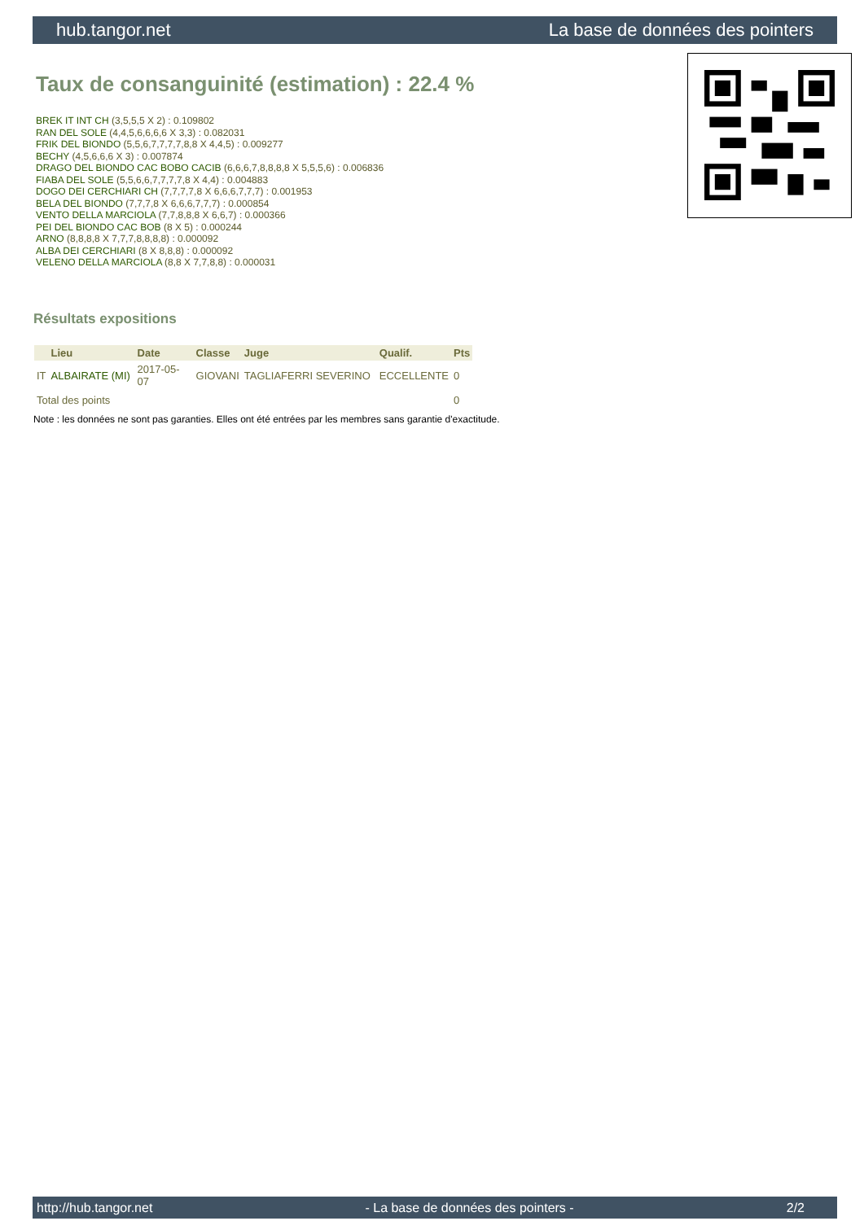hub.tangor.net La base de données des pointers
Taux de consanguinité (estimation) : 22.4 %
BREK IT INT CH (3,5,5,5 X 2) : 0.109802
RAN DEL SOLE (4,4,5,6,6,6,6 X 3,3) : 0.082031
FRIK DEL BIONDO (5,5,6,7,7,7,7,8,8 X 4,4,5) : 0.009277
BECHY (4,5,6,6,6 X 3) : 0.007874
DRAGO DEL BIONDO CAC BOBO CACIB (6,6,6,7,8,8,8,8 X 5,5,5,6) : 0.006836
FIABA DEL SOLE (5,5,6,6,7,7,7,7,8 X 4,4) : 0.004883
DOGO DEI CERCHIARI CH (7,7,7,7,8 X 6,6,6,7,7,7) : 0.001953
BELA DEL BIONDO (7,7,7,8 X 6,6,6,7,7,7) : 0.000854
VENTO DELLA MARCIOLA (7,7,8,8,8 X 6,6,7) : 0.000366
PEI DEL BIONDO CAC BOB (8 X 5) : 0.000244
ARNO (8,8,8,8 X 7,7,7,8,8,8,8) : 0.000092
ALBA DEI CERCHIARI (8 X 8,8,8) : 0.000092
VELENO DELLA MARCIOLA (8,8 X 7,7,8,8) : 0.000031
Résultats expositions
| | Lieu | Date | Classe | Juge | Qualif. | Pts |
| --- | --- | --- | --- | --- | --- | --- |
| IT | ALBAIRATE (MI) | 2017-05-07 | GIOVANI | TAGLIAFERRI SEVERINO | ECCELLENTE | 0 |
| Total des points | | | | | | 0 |
Note : les données ne sont pas garanties. Elles ont été entrées par les membres sans garantie d'exactitude.
http://hub.tangor.net - La base de données des pointers - 2/2